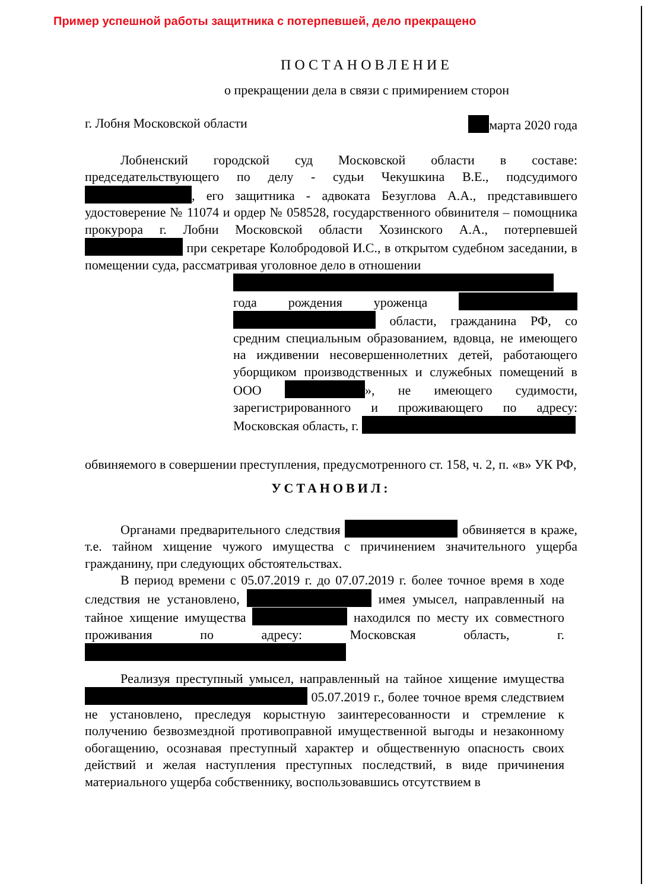Пример успешной работы защитника с потерпевшей, дело прекращено
ПОСТАНОВЛЕНИЕ
о прекращении дела в связи с примирением сторон
г. Лобня Московской области марта 2020 года
Лобненский городской суд Московской области в составе: председательствующего по делу - судьи Чекушкина В.Е., подсудимого , его защитника - адвоката Безуглова А.А., представившего удостоверение № 11074 и ордер № 058528, государственного обвинителя – помощника прокурора г. Лобни Московской области Хозинского А.А., потерпевшей при секретаре Колобродовой И.С., в открытом судебном заседании, в помещении суда, рассматривая уголовное дело в отношении
года рождения уроженца области, гражданина РФ, со средним специальным образованием, вдовца, не имеющего на иждивении несовершеннолетних детей, работающего уборщиком производственных и служебных помещений в ООО », не имеющего судимости, зарегистрированного и проживающего по адресу: Московская область, г.
обвиняемого в совершении преступления, предусмотренного ст. 158, ч. 2, п. «в» УК РФ,
УСТАНОВИЛ:
Органами предварительного следствия обвиняется в краже, т.е. тайном хищение чужого имущества с причинением значительного ущерба гражданину, при следующих обстоятельствах.
В период времени с 05.07.2019 г. до 07.07.2019 г. более точное время в ходе следствия не установлено, имея умысел, направленный на тайное хищение имущества находился по месту их совместного проживания по адресу: Московская область, г.
Реализуя преступный умысел, направленный на тайное хищение имущества 05.07.2019 г., более точное время следствием не установлено, преследуя корыстную заинтересованности и стремление к получению безвозмездной противоправной имущественной выгоды и незаконному обогащению, осознавая преступный характер и общественную опасность своих действий и желая наступления преступных последствий, в виде причинения материального ущерба собственнику, воспользовавшись отсутствием в